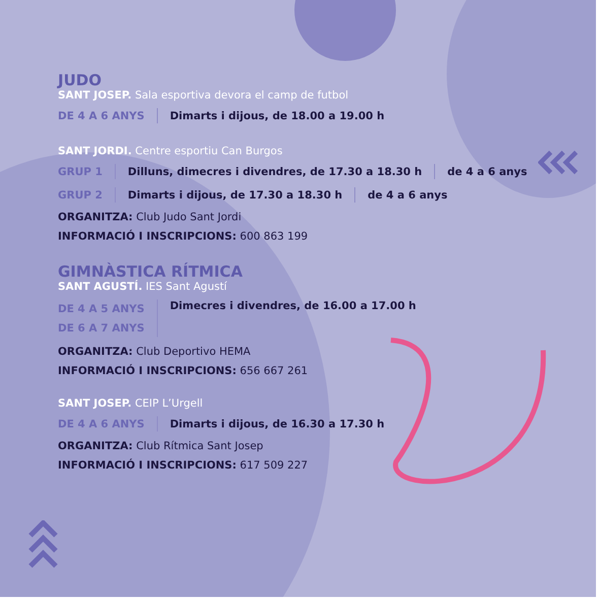JUDO
SANT JOSEP. Sala esportiva devora el camp de futbol
DE 4 A 6 ANYS Dimarts i dijous, de 18.00 a 19.00 h
SANT JORDI. Centre esportiu Can Burgos
GRUP 1 Dilluns, dimecres i divendres, de 17.30 a 18.30 h de 4 a 6 anys
GRUP 2 Dimarts i dijous, de 17.30 a 18.30 h de 4 a 6 anys
ORGANITZA: Club Judo Sant Jordi
INFORMACIÓ I INSCRIPCIONS: 600 863 199
GIMNÀSTICA RÍTMICA
SANT AGUSTÍ. IES Sant Agustí
DE 4 A 5 ANYS
DE 6 A 7 ANYS
Dimecres i divendres, de 16.00 a 17.00 h
ORGANITZA: Club Deportivo HEMA
INFORMACIÓ I INSCRIPCIONS: 656 667 261
SANT JOSEP. CEIP L’Urgell
DE 4 A 6 ANYS Dimarts i dijous, de 16.30 a 17.30 h
ORGANITZA: Club Rítmica Sant Josep
INFORMACIÓ I INSCRIPCIONS: 617 509 227